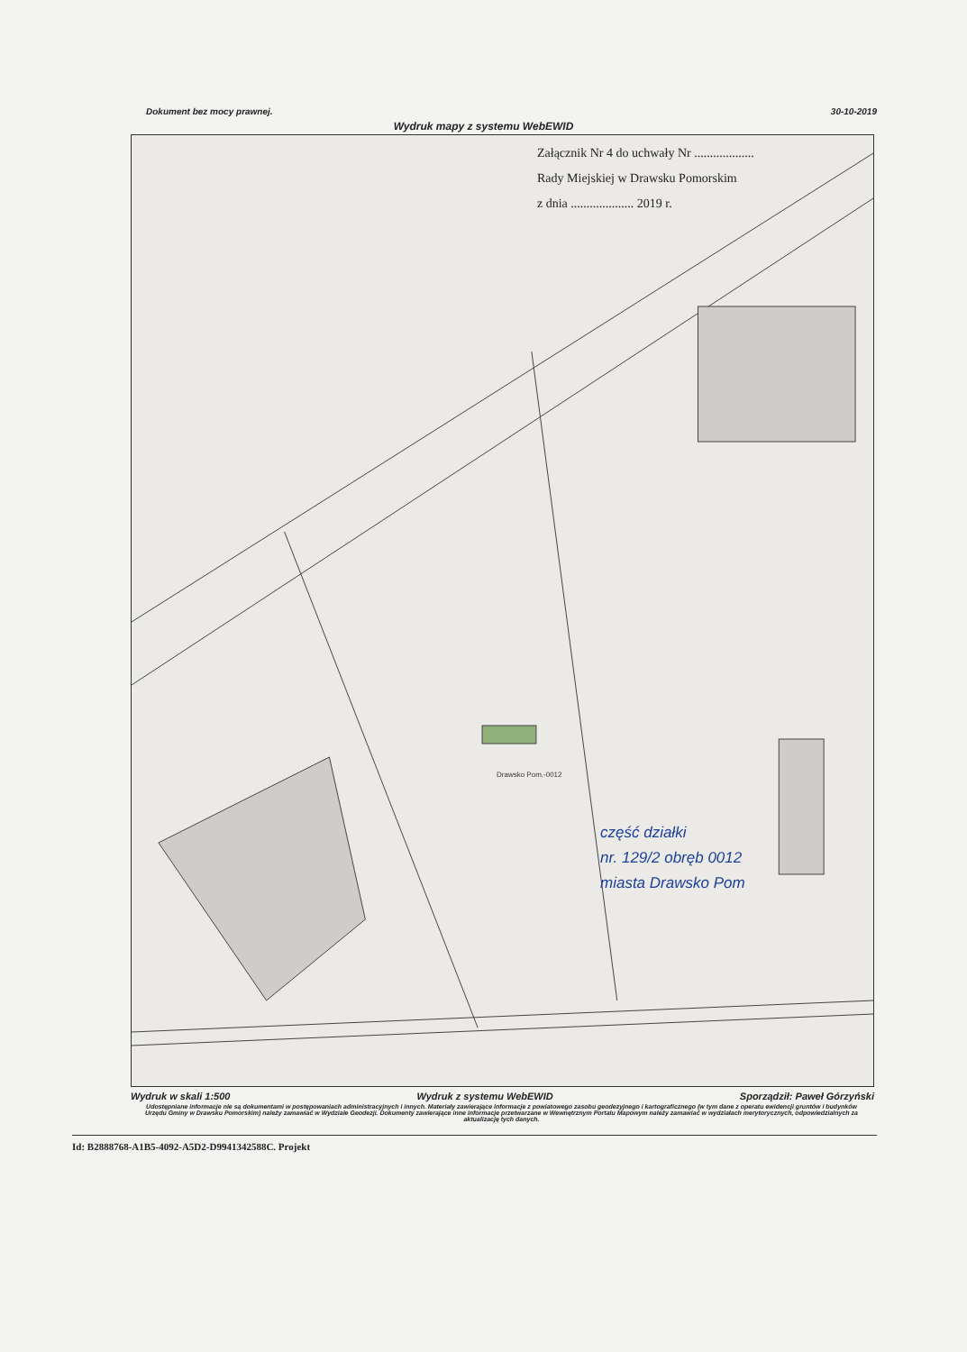Dokument bez mocy prawnej. 30-10-2019
Wydruk mapy z systemu WebEWID
Załącznik Nr 4 do uchwały Nr ...................
Rady Miejskiej w Drawsku Pomorskim
z dnia .................... 2019 r.
Drawsko Pom.-0012
część działki
nr. 129/2 obręb 0012
miasta Drawsko Pom
Wydruk w skali 1:500 Wydruk z systemu WebEWID Sporządził: Paweł Górzyński
Udostępniane informacje nie są dokumentami w postępowaniach administracyjnych i innych. Materiały zawierające informacje z powiatowego zasobu geodezyjnego i kartograficznego (w tym dane z operatu ewidencji gruntów i budynków Urzędu Gminy w Drawsku Pomorskim) należy zamawiać w Wydziale Geodezji. Dokumenty zawierające inne informacje przetwarzane w Wewnętrznym Portalu Mapowym należy zamawiać w wydziałach merytorycznych, odpowiedzialnych za aktualizację tych danych.
Id: B2888768-A1B5-4092-A5D2-D9941342588C. Projekt